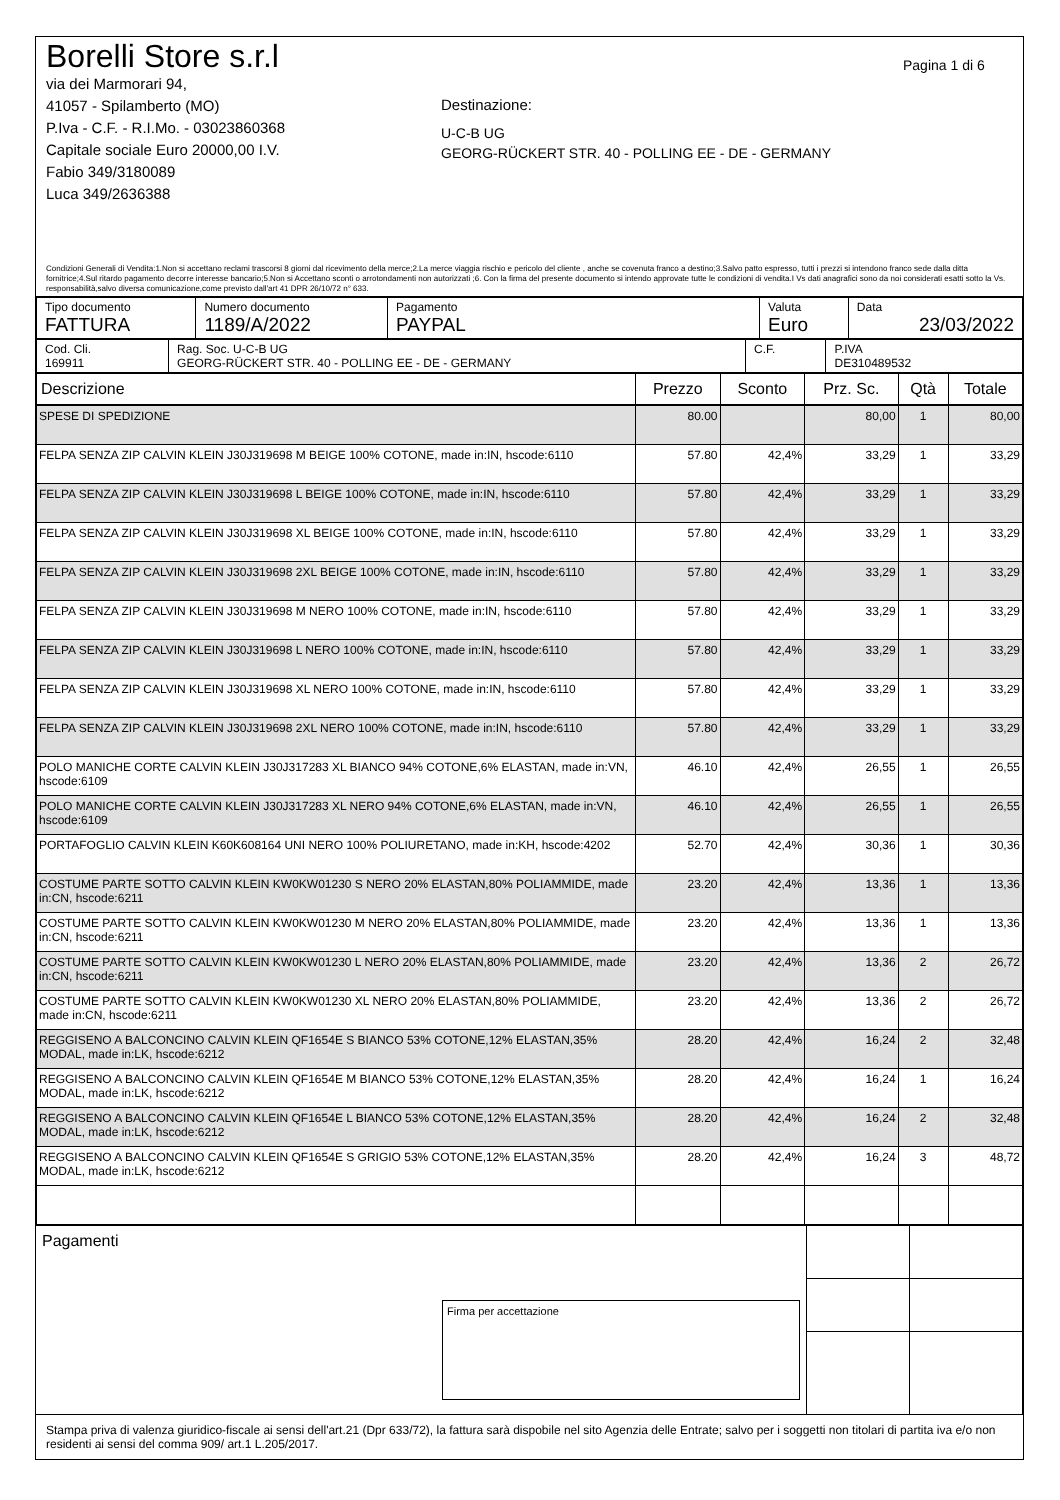Borelli Store s.r.l
via dei Marmorari 94,
41057 - Spilamberto (MO)
P.Iva - C.F. - R.I.Mo. - 03023860368
Capitale sociale Euro 20000,00 I.V.
Fabio 349/3180089
Luca 349/2636388
Destinazione:
U-C-B UG
GEORG-RÜCKERT STR. 40 - POLLING EE - DE - GERMANY
Pagina 1 di 6
Condizioni Generali di Vendita:1.Non si accettano reclami trascorsi 8 giorni dal ricevimento della merce;2.La merce viaggia rischio e pericolo del cliente , anche se covenuta franco a destino;3.Salvo patto espresso, tutti i prezzi si intendono franco sede dalla ditta fornitrice;4.Sul ritardo pagamento decorre interesse bancario;5.Non si Accettano sconti o arrotondamenti non autorizzati ;6. Con la firma del presente documento si intendo approvate tutte le condizioni di vendita.I Vs dati anagrafici sono da noi considerati esatti sotto la Vs. responsabilità,salvo diversa comunicazione,come previsto dall'art 41 DPR 26/10/72 n° 633.
| Tipo documento FATTURA | Numero documento 1189/A/2022 | Pagamento PAYPAL | Valuta Euro | Data 23/03/2022 |
| Cod. Cli. 169911 | Rag. Soc. U-C-B UG GEORG-RÜCKERT STR. 40 - POLLING EE - DE - GERMANY | C.F. | P.IVA DE310489532 |
| Descrizione | Prezzo | Sconto | Prz. Sc. | Qtà | Totale |
| --- | --- | --- | --- | --- | --- |
| SPESE DI SPEDIZIONE | 80.00 | | 80,00 | 1 | 80,00 |
| FELPA SENZA ZIP CALVIN KLEIN J30J319698 M BEIGE 100% COTONE, made in:IN, hscode:6110 | 57.80 | 42,4% | 33,29 | 1 | 33,29 |
| FELPA SENZA ZIP CALVIN KLEIN J30J319698 L BEIGE 100% COTONE, made in:IN, hscode:6110 | 57.80 | 42,4% | 33,29 | 1 | 33,29 |
| FELPA SENZA ZIP CALVIN KLEIN J30J319698 XL BEIGE 100% COTONE, made in:IN, hscode:6110 | 57.80 | 42,4% | 33,29 | 1 | 33,29 |
| FELPA SENZA ZIP CALVIN KLEIN J30J319698 2XL BEIGE 100% COTONE, made in:IN, hscode:6110 | 57.80 | 42,4% | 33,29 | 1 | 33,29 |
| FELPA SENZA ZIP CALVIN KLEIN J30J319698 M NERO 100% COTONE, made in:IN, hscode:6110 | 57.80 | 42,4% | 33,29 | 1 | 33,29 |
| FELPA SENZA ZIP CALVIN KLEIN J30J319698 L NERO 100% COTONE, made in:IN, hscode:6110 | 57.80 | 42,4% | 33,29 | 1 | 33,29 |
| FELPA SENZA ZIP CALVIN KLEIN J30J319698 XL NERO 100% COTONE, made in:IN, hscode:6110 | 57.80 | 42,4% | 33,29 | 1 | 33,29 |
| FELPA SENZA ZIP CALVIN KLEIN J30J319698 2XL NERO 100% COTONE, made in:IN, hscode:6110 | 57.80 | 42,4% | 33,29 | 1 | 33,29 |
| POLO MANICHE CORTE CALVIN KLEIN J30J317283 XL BIANCO 94% COTONE,6% ELASTAN, made in:VN, hscode:6109 | 46.10 | 42,4% | 26,55 | 1 | 26,55 |
| POLO MANICHE CORTE CALVIN KLEIN J30J317283 XL NERO 94% COTONE,6% ELASTAN, made in:VN, hscode:6109 | 46.10 | 42,4% | 26,55 | 1 | 26,55 |
| PORTAFOGLIO CALVIN KLEIN K60K608164 UNI NERO 100% POLIURETANO, made in:KH, hscode:4202 | 52.70 | 42,4% | 30,36 | 1 | 30,36 |
| COSTUME PARTE SOTTO CALVIN KLEIN KW0KW01230 S NERO 20% ELASTAN,80% POLIAMMIDE, made in:CN, hscode:6211 | 23.20 | 42,4% | 13,36 | 1 | 13,36 |
| COSTUME PARTE SOTTO CALVIN KLEIN KW0KW01230 M NERO 20% ELASTAN,80% POLIAMMIDE, made in:CN, hscode:6211 | 23.20 | 42,4% | 13,36 | 1 | 13,36 |
| COSTUME PARTE SOTTO CALVIN KLEIN KW0KW01230 L NERO 20% ELASTAN,80% POLIAMMIDE, made in:CN, hscode:6211 | 23.20 | 42,4% | 13,36 | 2 | 26,72 |
| COSTUME PARTE SOTTO CALVIN KLEIN KW0KW01230 XL NERO 20% ELASTAN,80% POLIAMMIDE, made in:CN, hscode:6211 | 23.20 | 42,4% | 13,36 | 2 | 26,72 |
| REGGISENO A BALCONCINO CALVIN KLEIN QF1654E S BIANCO 53% COTONE,12% ELASTAN,35% MODAL, made in:LK, hscode:6212 | 28.20 | 42,4% | 16,24 | 2 | 32,48 |
| REGGISENO A BALCONCINO CALVIN KLEIN QF1654E M BIANCO 53% COTONE,12% ELASTAN,35% MODAL, made in:LK, hscode:6212 | 28.20 | 42,4% | 16,24 | 1 | 16,24 |
| REGGISENO A BALCONCINO CALVIN KLEIN QF1654E L BIANCO 53% COTONE,12% ELASTAN,35% MODAL, made in:LK, hscode:6212 | 28.20 | 42,4% | 16,24 | 2 | 32,48 |
| REGGISENO A BALCONCINO CALVIN KLEIN QF1654E S GRIGIO 53% COTONE,12% ELASTAN,35% MODAL, made in:LK, hscode:6212 | 28.20 | 42,4% | 16,24 | 3 | 48,72 |
| Pagamenti Firma per accettazione | | |
Stampa priva di valenza giuridico-fiscale ai sensi dell'art.21 (Dpr 633/72), la fattura sarà dispobile nel sito Agenzia delle Entrate; salvo per i soggetti non titolari di partita iva e/o non residenti ai sensi del comma 909/ art.1 L.205/2017.